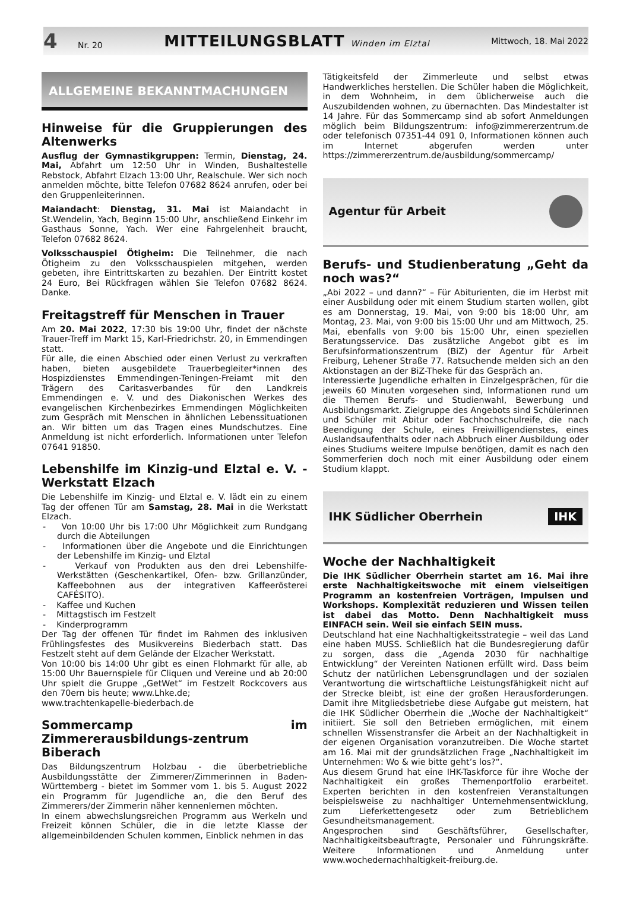4 Nr. 20 MITTEILUNGSBLATT Winden im Elztal Mittwoch, 18. Mai 2022
ALLGEMEINE BEKANNTMACHUNGEN
Hinweise für die Gruppierungen des Altenwerks
Ausflug der Gymnastikgruppen: Termin, Dienstag, 24. Mai, Abfahrt um 12:50 Uhr in Winden, Bushaltestelle Rebstock, Abfahrt Elzach 13:00 Uhr, Realschule. Wer sich noch anmelden möchte, bitte Telefon 07682 8624 anrufen, oder bei den Gruppenleiterinnen.
Maiandacht: Dienstag, 31. Mai ist Maiandacht in St.Wendelin, Yach, Beginn 15:00 Uhr, anschließend Einkehr im Gasthaus Sonne, Yach. Wer eine Fahrgelenheit braucht, Telefon 07682 8624.
Volksschauspiel Ötigheim: Die Teilnehmer, die nach Ötigheim zu den Volksschauspielen mitgehen, werden gebeten, ihre Eintrittskarten zu bezahlen. Der Eintritt kostet 24 Euro, Bei Rückfragen wählen Sie Telefon 07682 8624. Danke.
Freitagstreff für Menschen in Trauer
Am 20. Mai 2022, 17:30 bis 19:00 Uhr, findet der nächste Trauer-Treff im Markt 15, Karl-Friedrichstr. 20, in Emmendingen statt.
Für alle, die einen Abschied oder einen Verlust zu verkraften haben, bieten ausgebildete Trauerbegleiter*innen des Hospizdienstes Emmendingen-Teningen-Freiamt mit den Trägern des Caritasverbandes für den Landkreis Emmendingen e. V. und des Diakonischen Werkes des evangelischen Kirchenbezirkes Emmendingen Möglichkeiten zum Gespräch mit Menschen in ähnlichen Lebenssituationen an. Wir bitten um das Tragen eines Mundschutzes. Eine Anmeldung ist nicht erforderlich. Informationen unter Telefon 07641 91850.
Lebenshilfe im Kinzig-und Elztal e. V. - Werkstatt Elzach
Die Lebenshilfe im Kinzig- und Elztal e. V. lädt ein zu einem Tag der offenen Tür am Samstag, 28. Mai in die Werkstatt Elzach.
- Von 10:00 Uhr bis 17:00 Uhr Möglichkeit zum Rundgang durch die Abteilungen
- Informationen über die Angebote und die Einrichtungen der Lebenshilfe im Kinzig- und Elztal
- Verkauf von Produkten aus den drei Lebenshilfe-Werkstätten (Geschenkartikel, Ofen- bzw. Grillanzünder, Kaffeebohnen aus der integrativen Kaffeerösterei CAFÉSITO).
- Kaffee und Kuchen
- Mittagstisch im Festzelt
- Kinderprogramm
Der Tag der offenen Tür findet im Rahmen des inklusiven Frühlingsfestes des Musikvereins Biederbach statt. Das Festzelt steht auf dem Gelände der Elzacher Werkstatt.
Von 10:00 bis 14:00 Uhr gibt es einen Flohmarkt für alle, ab 15:00 Uhr Bauernspiele für Cliquen und Vereine und ab 20:00 Uhr spielt die Gruppe „GetWet“ im Festzelt Rockcovers aus den 70ern bis heute; www.Lhke.de;
www.trachtenkapelle-biederbach.de
Sommercamp im Zimmererausbildungs-zentrum Biberach
Das Bildungszentrum Holzbau - die überbetriebliche Ausbildungsstätte der Zimmerer/Zimmerinnen in Baden-Württemberg - bietet im Sommer vom 1. bis 5. August 2022 ein Programm für Jugendliche an, die den Beruf des Zimmerers/der Zimmerin näher kennenlernen möchten.
In einem abwechslungsreichen Programm aus Werkeln und Freizeit können Schüler, die in die letzte Klasse der allgemeinbildenden Schulen kommen, Einblick nehmen in das
Tätigkeitsfeld der Zimmerleute und selbst etwas Handwerkliches herstellen. Die Schüler haben die Möglichkeit, in dem Wohnheim, in dem üblicherweise auch die Auszubildenden wohnen, zu übernachten. Das Mindestalter ist 14 Jahre. Für das Sommercamp sind ab sofort Anmeldungen möglich beim Bildungszentrum: info@zimmererzentrum.de oder telefonisch 07351-44 091 0, Informationen können auch im Internet abgerufen werden unter https://zimmererzentrum.de/ausbildung/sommercamp/
Agentur für Arbeit
Berufs- und Studienberatung „Geht da noch was?“
„Abi 2022 – und dann?“ – Für Abiturienten, die im Herbst mit einer Ausbildung oder mit einem Studium starten wollen, gibt es am Donnerstag, 19. Mai, von 9:00 bis 18:00 Uhr, am Montag, 23. Mai, von 9:00 bis 15:00 Uhr und am Mittwoch, 25. Mai, ebenfalls von 9:00 bis 15:00 Uhr, einen speziellen Beratungsservice. Das zusätzliche Angebot gibt es im Berufsinformationszentrum (BiZ) der Agentur für Arbeit Freiburg, Lehener Straße 77. Ratsuchende melden sich an den Aktionstagen an der BiZ-Theke für das Gespräch an.
Interessierte Jugendliche erhalten in Einzelgesprächen, für die jeweils 60 Minuten vorgesehen sind, Informationen rund um die Themen Berufs- und Studienwahl, Bewerbung und Ausbildungsmarkt. Zielgruppe des Angebots sind Schülerinnen und Schüler mit Abitur oder Fachhochschulreife, die nach Beendigung der Schule, eines Freiwilligendienstes, eines Auslandsaufenthalts oder nach Abbruch einer Ausbildung oder eines Studiums weitere Impulse benötigen, damit es nach den Sommerferien doch noch mit einer Ausbildung oder einem Studium klappt.
IHK Südlicher Oberrhein IHK
Woche der Nachhaltigkeit
Die IHK Südlicher Oberrhein startet am 16. Mai ihre erste Nachhaltigkeitswoche mit einem vielseitigen Programm an kostenfreien Vorträgen, Impulsen und Workshops. Komplexität reduzieren und Wissen teilen ist dabei das Motto. Denn Nachhaltigkeit muss EINFACH sein. Weil sie einfach SEIN muss.
Deutschland hat eine Nachhaltigkeitsstrategie – weil das Land eine haben MUSS. Schließlich hat die Bundesregierung dafür zu sorgen, dass die „Agenda 2030 für nachhaltige Entwicklung“ der Vereinten Nationen erfüllt wird. Dass beim Schutz der natürlichen Lebensgrundlagen und der sozialen Verantwortung die wirtschaftliche Leistungsfähigkeit nicht auf der Strecke bleibt, ist eine der großen Herausforderungen. Damit ihre Mitgliedsbetriebe diese Aufgabe gut meistern, hat die IHK Südlicher Oberrhein die „Woche der Nachhaltigkeit“ initiiert. Sie soll den Betrieben ermöglichen, mit einem schnellen Wissenstransfer die Arbeit an der Nachhaltigkeit in der eigenen Organisation voranzutreiben. Die Woche startet am 16. Mai mit der grundsätzlichen Frage „Nachhaltigkeit im Unternehmen: Wo & wie bitte geht’s los?“.
Aus diesem Grund hat eine IHK-Taskforce für ihre Woche der Nachhaltigkeit ein großes Themenportfolio erarbeitet. Experten berichten in den kostenfreien Veranstaltungen beispielsweise zu nachhaltiger Unternehmensentwicklung, zum Lieferkettengesetz oder zum Betrieblichem Gesundheitsmanagement.
Angesprochen sind Geschäftsführer, Gesellschafter, Nachhaltigkeitsbeauftragte, Personaler und Führungskräfte. Weitere Informationen und Anmeldung unter www.wochedernachhaltigkeit-freiburg.de.